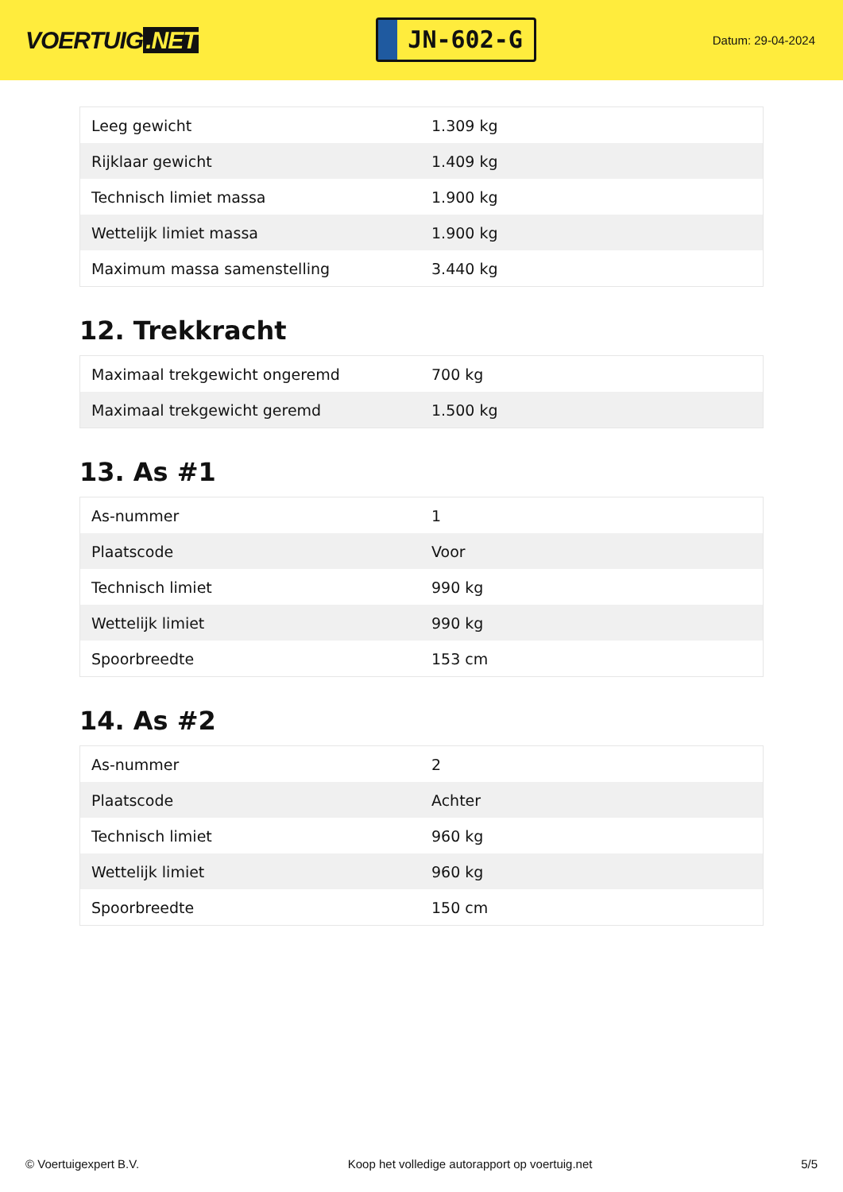VOERTUIG.NET
JN-602-G
Datum: 29-04-2024
| Leeg gewicht | 1.309 kg |
| Rijklaar gewicht | 1.409 kg |
| Technisch limiet massa | 1.900 kg |
| Wettelijk limiet massa | 1.900 kg |
| Maximum massa samenstelling | 3.440 kg |
12. Trekkracht
| Maximaal trekgewicht ongeremd | 700 kg |
| Maximaal trekgewicht geremd | 1.500 kg |
13. As #1
| As-nummer | 1 |
| Plaatscode | Voor |
| Technisch limiet | 990 kg |
| Wettelijk limiet | 990 kg |
| Spoorbreedte | 153 cm |
14. As #2
| As-nummer | 2 |
| Plaatscode | Achter |
| Technisch limiet | 960 kg |
| Wettelijk limiet | 960 kg |
| Spoorbreedte | 150 cm |
© Voertuigexpert B.V. Koop het volledige autorapport op voertuig.net 5/5